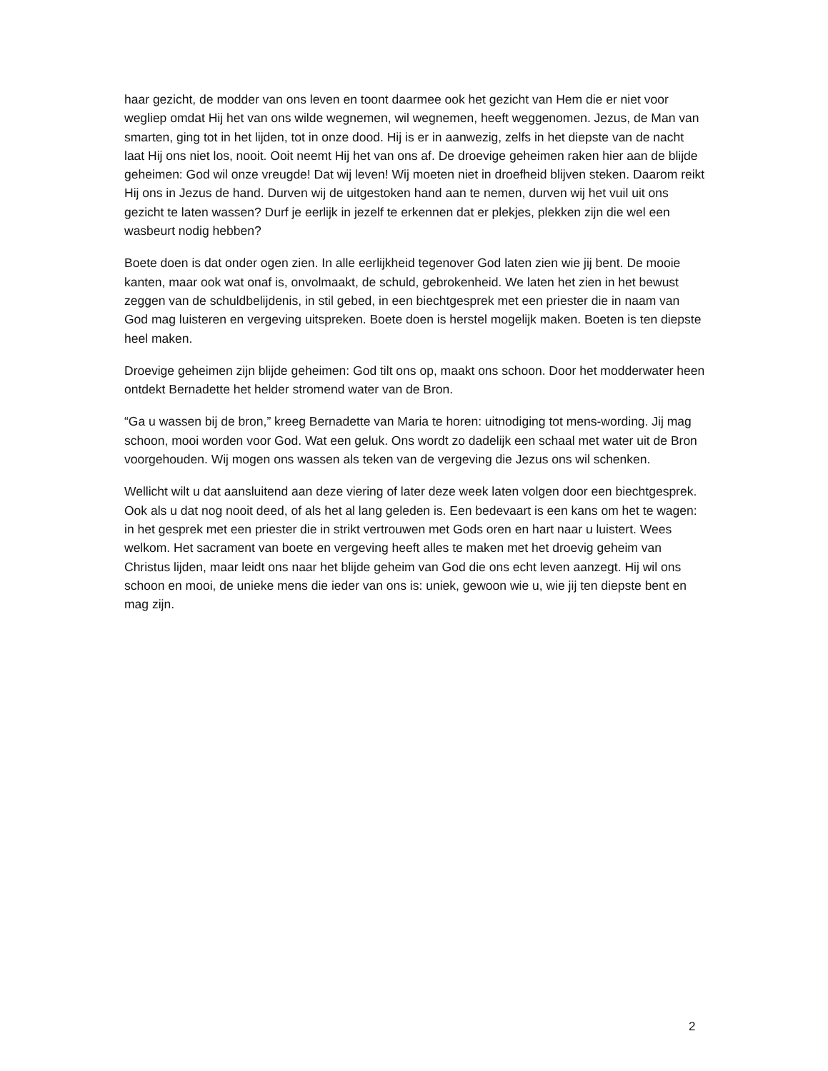haar gezicht, de modder van ons leven en toont daarmee ook het gezicht van Hem die er niet voor wegliep omdat Hij het van ons wilde wegnemen, wil wegnemen, heeft weggenomen. Jezus, de Man van smarten, ging tot in het lijden, tot in onze dood. Hij is er in aanwezig, zelfs in het diepste van de nacht laat Hij ons niet los, nooit. Ooit neemt Hij het van ons af. De droevige geheimen raken hier aan de blijde geheimen: God wil onze vreugde! Dat wij leven! Wij moeten niet in droefheid blijven steken. Daarom reikt Hij ons in Jezus de hand. Durven wij de uitgestoken hand aan te nemen, durven wij het vuil uit ons gezicht te laten wassen? Durf je eerlijk in jezelf te erkennen dat er plekjes, plekken zijn die wel een wasbeurt nodig hebben?
Boete doen is dat onder ogen zien. In alle eerlijkheid tegenover God laten zien wie jij bent. De mooie kanten, maar ook wat onaf is, onvolmaakt, de schuld, gebrokenheid. We laten het zien in het bewust zeggen van de schuldbelijdenis, in stil gebed, in een biechtgesprek met een priester die in naam van God mag luisteren en vergeving uitspreken. Boete doen is herstel mogelijk maken. Boeten is ten diepste heel maken.
Droevige geheimen zijn blijde geheimen: God tilt ons op, maakt ons schoon. Door het modderwater heen ontdekt Bernadette het helder stromend water van de Bron.
“Ga u wassen bij de bron,” kreeg Bernadette van Maria te horen: uitnodiging tot mens-wording. Jij mag schoon, mooi worden voor God. Wat een geluk. Ons wordt zo dadelijk een schaal met water uit de Bron voorgehouden. Wij mogen ons wassen als teken van de vergeving die Jezus ons wil schenken.
Wellicht wilt u dat aansluitend aan deze viering of later deze week laten volgen door een biechtgesprek. Ook als u dat nog nooit deed, of als het al lang geleden is. Een bedevaart is een kans om het te wagen: in het gesprek met een priester die in strikt vertrouwen met Gods oren en hart naar u luistert. Wees welkom. Het sacrament van boete en vergeving heeft alles te maken met het droevig geheim van Christus lijden, maar leidt ons naar het blijde geheim van God die ons echt leven aanzegt. Hij wil ons schoon en mooi, de unieke mens die ieder van ons is: uniek, gewoon wie u, wie jij ten diepste bent en mag zijn.
2